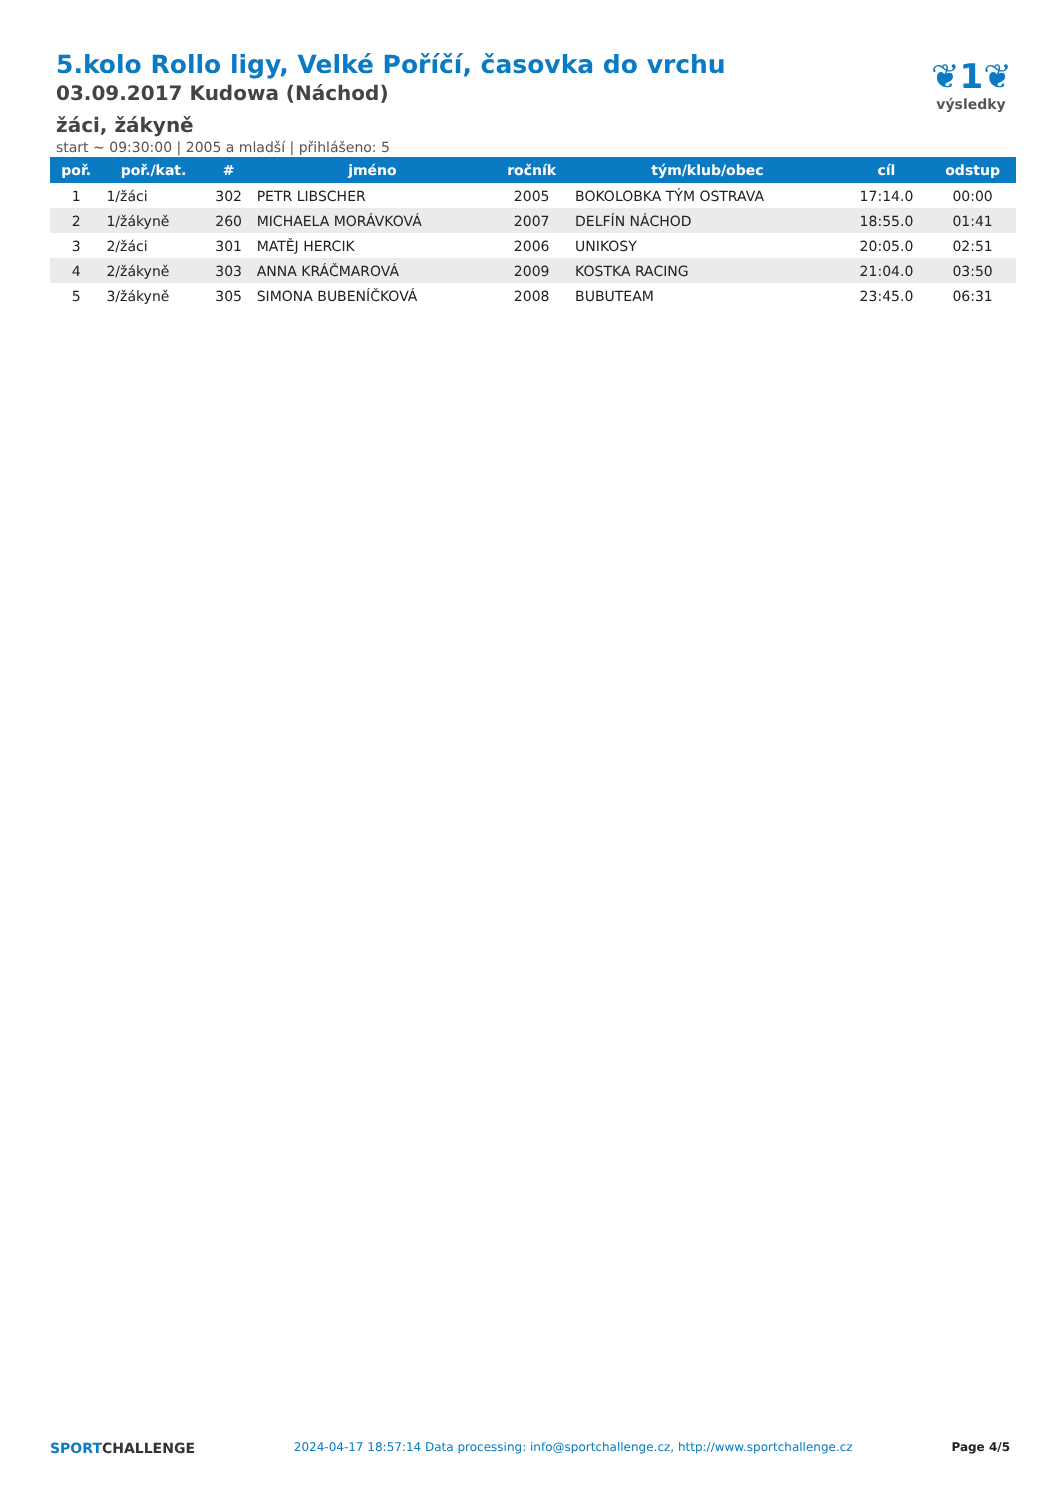5.kolo Rollo ligy, Velké Poříčí, časovka do vrchu
03.09.2017 Kudowa (Náchod)
žáci, žákyně
start ~ 09:30:00 | 2005 a mladší | přihlášeno: 5
❦1❦
výsledky
| poř. | poř./kat. | # | jméno | ročník | tým/klub/obec | cíl | odstup |
| --- | --- | --- | --- | --- | --- | --- | --- |
| 1 | 1/žáci | 302 | PETR LIBSCHER | 2005 | BOKOLOBKA TÝM OSTRAVA | 17:14.0 | 00:00 |
| 2 | 1/žákyně | 260 | MICHAELA MORÁVKOVÁ | 2007 | DELFÍN NÁCHOD | 18:55.0 | 01:41 |
| 3 | 2/žáci | 301 | MATĚJ HERCIK | 2006 | UNIKOSY | 20:05.0 | 02:51 |
| 4 | 2/žákyně | 303 | ANNA KRÁČMAROVÁ | 2009 | KOSTKA RACING | 21:04.0 | 03:50 |
| 5 | 3/žákyně | 305 | SIMONA BUBENÍČKOVÁ | 2008 | BUBUTEAM | 23:45.0 | 06:31 |
SPORTCHALLENGE
2024-04-17 18:57:14 Data processing: info@sportchallenge.cz, http://www.sportchallenge.cz
Page 4/5